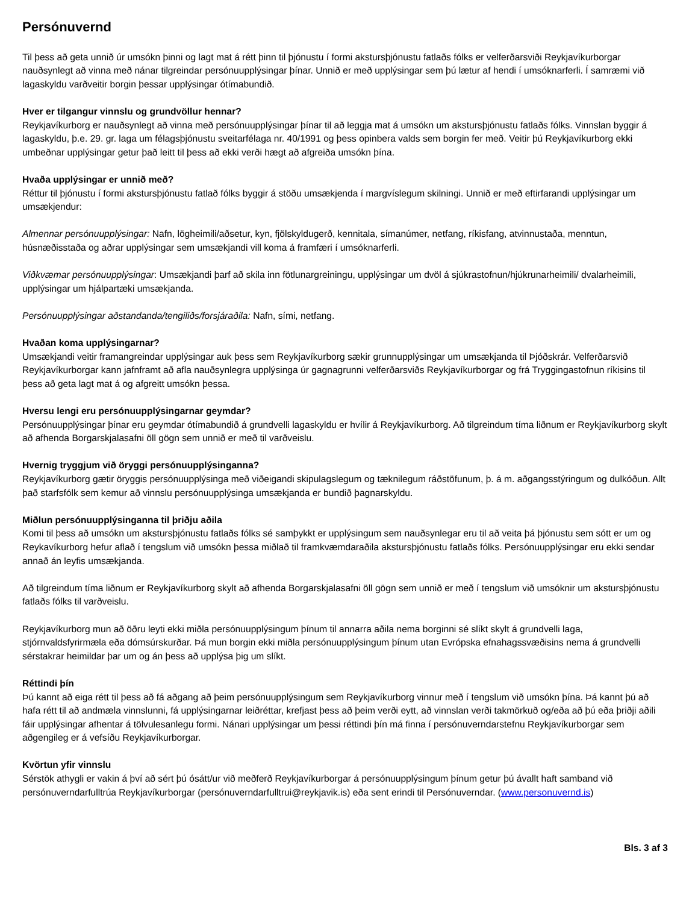Persónuvernd
Til þess að geta unnið úr umsókn þinni og lagt mat á rétt þinn til þjónustu í formi akstursþjónustu fatlaðs fólks er velferðarsviði Reykjavíkurborgar nauðsynlegt að vinna með nánar tilgreindar persónuupplýsingar þínar. Unnið er með upplýsingar sem þú lætur af hendi í umsóknarferli. Í samræmi við lagaskyldu varðveitir borgin þessar upplýsingar ótímabundið.
Hver er tilgangur vinnslu og grundvöllur hennar?
Reykjavíkurborg er nauðsynlegt að vinna með persónuupplýsingar þínar til að leggja mat á umsókn um akstursþjónustu fatlaðs fólks. Vinnslan byggir á lagaskyldu, þ.e. 29. gr. laga um félagsþjónustu sveitarfélaga nr. 40/1991 og þess opinbera valds sem borgin fer með. Veitir þú Reykjavíkurborg ekki umbeðnar upplýsingar getur það leitt til þess að ekki verði hægt að afgreiða umsókn þína.
Hvaða upplýsingar er unnið með?
Réttur til þjónustu í formi akstursþjónustu fatlað fólks byggir á stöðu umsækjenda í margvíslegum skilningi. Unnið er með eftirfarandi upplýsingar um umsækjendur:
Almennar persónuupplýsingar: Nafn, lögheimili/aðsetur, kyn, fjölskyldugerð, kennitala, símanúmer, netfang, ríkisfang, atvinnustaða, menntun, húsnæðisstaða og aðrar upplýsingar sem umsækjandi vill koma á framfæri í umsóknarferli.
Viðkvæmar persónuupplýsingar: Umsækjandi þarf að skila inn fötlunargreiningu, upplýsingar um dvöl á sjúkrastofnun/hjúkrunarheimili/ dvalarheimili, upplýsingar um hjálpartæki umsækjanda.
Persónuupplýsingar aðstandanda/tengiliðs/forsjáraðila: Nafn, sími, netfang.
Hvaðan koma upplýsingarnar?
Umsækjandi veitir framangreindar upplýsingar auk þess sem Reykjavíkurborg sækir grunnupplýsingar um umsækjanda til Þjóðskrár. Velferðarsvið Reykjavíkurborgar kann jafnframt að afla nauðsynlegra upplýsinga úr gagnagrunni velferðarsviðs Reykjavíkurborgar og frá Tryggingastofnun ríkisins til þess að geta lagt mat á og afgreitt umsókn þessa.
Hversu lengi eru persónuupplýsingarnar geymdar?
Persónuupplýsingar þínar eru geymdar ótímabundið á grundvelli lagaskyldu er hvílir á Reykjavíkurborg. Að tilgreindum tíma liðnum er Reykjavíkurborg skylt að afhenda Borgarskjalasafni öll gögn sem unnið er með til varðveislu.
Hvernig tryggjum við öryggi persónuupplýsinganna?
Reykjavíkurborg gætir öryggis persónuupplýsinga með viðeigandi skipulagslegum og tæknilegum ráðstöfunum, þ. á m. aðgangsstýringum og dulkóðun. Allt það starfsfólk sem kemur að vinnslu persónuupplýsinga umsækjanda er bundið þagnarskyldu.
Miðlun persónuupplýsinganna til þriðju aðila
Komi til þess að umsókn um akstursþjónustu fatlaðs fólks sé samþykkt er upplýsingum sem nauðsynlegar eru til að veita þá þjónustu sem sótt er um og Reykavíkurborg hefur aflað í tengslum við umsókn þessa miðlað til framkvæmdaraðila akstursþjónustu fatlaðs fólks. Persónuupplýsingar eru ekki sendar annað án leyfis umsækjanda.
Að tilgreindum tíma liðnum er Reykjavíkurborg skylt að afhenda Borgarskjalasafni öll gögn sem unnið er með í tengslum við umsóknir um akstursþjónustu fatlaðs fólks til varðveislu.
Reykjavíkurborg mun að öðru leyti ekki miðla persónuupplýsingum þínum til annarra aðila nema borginni sé slíkt skylt á grundvelli laga, stjórnvaldsfyrirmæla eða dómsúrskurðar. Þá mun borgin ekki miðla persónuupplýsingum þínum utan Evrópska efnahagssvæðisins nema á grundvelli sérstakrar heimildar þar um og án þess að upplýsa þig um slíkt.
Réttindi þín
Þú kannt að eiga rétt til þess að fá aðgang að þeim persónuupplýsingum sem Reykjavíkurborg vinnur með í tengslum við umsókn þína. Þá kannt þú að hafa rétt til að andmæla vinnslunni, fá upplýsingarnar leiðréttar, krefjast þess að þeim verði eytt, að vinnslan verði takmörkuð og/eða að þú eða þriðji aðili fáir upplýsingar afhentar á tölvulesanlegu formi. Nánari upplýsingar um þessi réttindi þín má finna í persónuverndarstefnu Reykjavíkurborgar sem aðgengileg er á vefsíðu Reykjavíkurborgar.
Kvörtun yfir vinnslu
Sérstök athygli er vakin á því að sért þú ósátt/ur við meðferð Reykjavíkurborgar á persónuupplýsingum þínum getur þú ávallt haft samband við persónuverndarfulltrúa Reykjavíkurborgar (persónuverndarfulltrui@reykjavik.is) eða sent erindi til Persónuverndar. (www.personuvernd.is)
Bls. 3 af 3